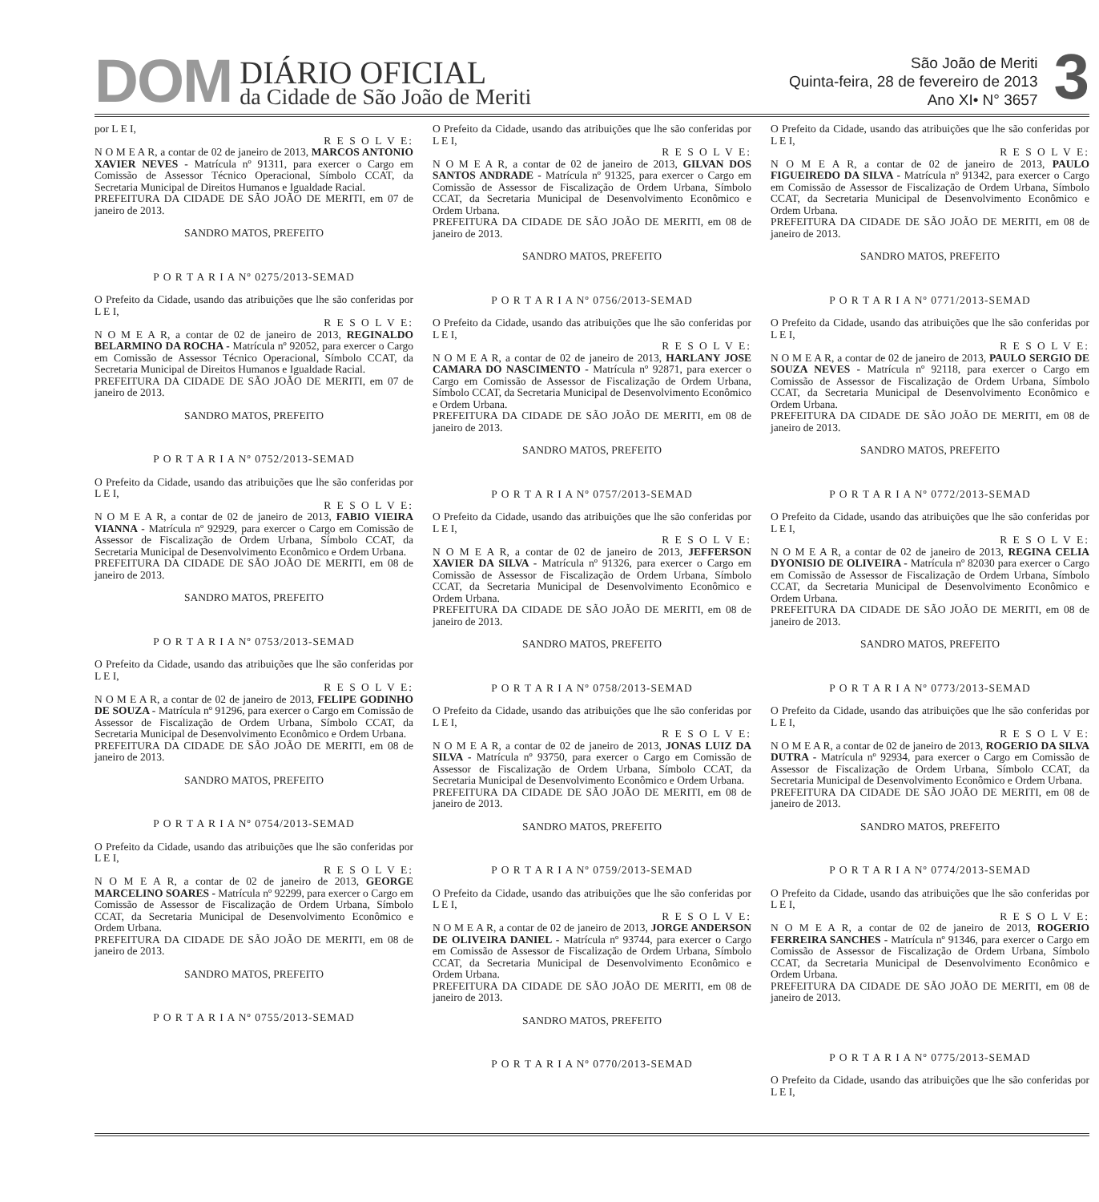DOM
DIÁRIO OFICIAL
da Cidade de São João de Meriti
São João de Meriti
Quinta-feira, 28 de fevereiro de 2013
Ano XI• N° 3657
3
por L E I,
R E S O L V E:
N O M E A R, a contar de 02 de janeiro de 2013, MARCOS ANTONIO XAVIER NEVES - Matrícula nº 91311, para exercer o Cargo em Comissão de Assessor Técnico Operacional, Símbolo CCAT, da Secretaria Municipal de Direitos Humanos e Igualdade Racial.
PREFEITURA DA CIDADE DE SÃO JOÃO DE MERITI, em 07 de janeiro de 2013.
SANDRO MATOS, PREFEITO
P O R T A R I A Nº 0275/2013-SEMAD
O Prefeito da Cidade, usando das atribuições que lhe são conferidas por L E I,
R E S O L V E:
N O M E A R, a contar de 02 de janeiro de 2013, REGINALDO BELARMINO DA ROCHA - Matrícula nº 92052, para exercer o Cargo em Comissão de Assessor Técnico Operacional, Símbolo CCAT, da Secretaria Municipal de Direitos Humanos e Igualdade Racial.
PREFEITURA DA CIDADE DE SÃO JOÃO DE MERITI, em 07 de janeiro de 2013.
SANDRO MATOS, PREFEITO
P O R T A R I A Nº 0752/2013-SEMAD
O Prefeito da Cidade, usando das atribuições que lhe são conferidas por L E I,
R E S O L V E:
N O M E A R, a contar de 02 de janeiro de 2013, FABIO VIEIRA VIANNA - Matrícula nº 92929, para exercer o Cargo em Comissão de Assessor de Fiscalização de Ordem Urbana, Símbolo CCAT, da Secretaria Municipal de Desenvolvimento Econômico e Ordem Urbana.
PREFEITURA DA CIDADE DE SÃO JOÃO DE MERITI, em 08 de janeiro de 2013.
SANDRO MATOS, PREFEITO
P O R T A R I A Nº 0753/2013-SEMAD
O Prefeito da Cidade, usando das atribuições que lhe são conferidas por L E I,
R E S O L V E:
N O M E A R, a contar de 02 de janeiro de 2013, FELIPE GODINHO DE SOUZA - Matrícula nº 91296, para exercer o Cargo em Comissão de Assessor de Fiscalização de Ordem Urbana, Símbolo CCAT, da Secretaria Municipal de Desenvolvimento Econômico e Ordem Urbana.
PREFEITURA DA CIDADE DE SÃO JOÃO DE MERITI, em 08 de janeiro de 2013.
SANDRO MATOS, PREFEITO
P O R T A R I A Nº 0754/2013-SEMAD
O Prefeito da Cidade, usando das atribuições que lhe são conferidas por L E I,
R E S O L V E:
N O M E A R, a contar de 02 de janeiro de 2013, GEORGE MARCELINO SOARES - Matrícula nº 92299, para exercer o Cargo em Comissão de Assessor de Fiscalização de Ordem Urbana, Símbolo CCAT, da Secretaria Municipal de Desenvolvimento Econômico e Ordem Urbana.
PREFEITURA DA CIDADE DE SÃO JOÃO DE MERITI, em 08 de janeiro de 2013.
SANDRO MATOS, PREFEITO
P O R T A R I A Nº 0755/2013-SEMAD
O Prefeito da Cidade, usando das atribuições que lhe são conferidas por L E I,
R E S O L V E:
N O M E A R, a contar de 02 de janeiro de 2013, GILVAN DOS SANTOS ANDRADE - Matrícula nº 91325, para exercer o Cargo em Comissão de Assessor de Fiscalização de Ordem Urbana, Símbolo CCAT, da Secretaria Municipal de Desenvolvimento Econômico e Ordem Urbana.
PREFEITURA DA CIDADE DE SÃO JOÃO DE MERITI, em 08 de janeiro de 2013.
SANDRO MATOS, PREFEITO
P O R T A R I A Nº 0756/2013-SEMAD
O Prefeito da Cidade, usando das atribuições que lhe são conferidas por L E I,
R E S O L V E:
N O M E A R, a contar de 02 de janeiro de 2013, HARLANY JOSE CAMARA DO NASCIMENTO - Matrícula nº 92871, para exercer o Cargo em Comissão de Assessor de Fiscalização de Ordem Urbana, Símbolo CCAT, da Secretaria Municipal de Desenvolvimento Econômico e Ordem Urbana.
PREFEITURA DA CIDADE DE SÃO JOÃO DE MERITI, em 08 de janeiro de 2013.
SANDRO MATOS, PREFEITO
P O R T A R I A Nº 0757/2013-SEMAD
O Prefeito da Cidade, usando das atribuições que lhe são conferidas por L E I,
R E S O L V E:
N O M E A R, a contar de 02 de janeiro de 2013, JEFFERSON XAVIER DA SILVA - Matrícula nº 91326, para exercer o Cargo em Comissão de Assessor de Fiscalização de Ordem Urbana, Símbolo CCAT, da Secretaria Municipal de Desenvolvimento Econômico e Ordem Urbana.
PREFEITURA DA CIDADE DE SÃO JOÃO DE MERITI, em 08 de janeiro de 2013.
SANDRO MATOS, PREFEITO
P O R T A R I A Nº 0758/2013-SEMAD
O Prefeito da Cidade, usando das atribuições que lhe são conferidas por L E I,
R E S O L V E:
N O M E A R, a contar de 02 de janeiro de 2013, JONAS LUIZ DA SILVA - Matrícula nº 93750, para exercer o Cargo em Comissão de Assessor de Fiscalização de Ordem Urbana, Símbolo CCAT, da Secretaria Municipal de Desenvolvimento Econômico e Ordem Urbana.
PREFEITURA DA CIDADE DE SÃO JOÃO DE MERITI, em 08 de janeiro de 2013.
SANDRO MATOS, PREFEITO
P O R T A R I A Nº 0759/2013-SEMAD
O Prefeito da Cidade, usando das atribuições que lhe são conferidas por L E I,
R E S O L V E:
N O M E A R, a contar de 02 de janeiro de 2013, JORGE ANDERSON DE OLIVEIRA DANIEL - Matrícula nº 93744, para exercer o Cargo em Comissão de Assessor de Fiscalização de Ordem Urbana, Símbolo CCAT, da Secretaria Municipal de Desenvolvimento Econômico e Ordem Urbana.
PREFEITURA DA CIDADE DE SÃO JOÃO DE MERITI, em 08 de janeiro de 2013.
SANDRO MATOS, PREFEITO
P O R T A R I A Nº 0770/2013-SEMAD
O Prefeito da Cidade, usando das atribuições que lhe são conferidas por L E I,
R E S O L V E:
N O M E A R, a contar de 02 de janeiro de 2013, PAULO FIGUEIREDO DA SILVA - Matrícula nº 91342, para exercer o Cargo em Comissão de Assessor de Fiscalização de Ordem Urbana, Símbolo CCAT, da Secretaria Municipal de Desenvolvimento Econômico e Ordem Urbana.
PREFEITURA DA CIDADE DE SÃO JOÃO DE MERITI, em 08 de janeiro de 2013.
SANDRO MATOS, PREFEITO
P O R T A R I A Nº 0771/2013-SEMAD
O Prefeito da Cidade, usando das atribuições que lhe são conferidas por L E I,
R E S O L V E:
N O M E A R, a contar de 02 de janeiro de 2013, PAULO SERGIO DE SOUZA NEVES - Matrícula nº 92118, para exercer o Cargo em Comissão de Assessor de Fiscalização de Ordem Urbana, Símbolo CCAT, da Secretaria Municipal de Desenvolvimento Econômico e Ordem Urbana.
PREFEITURA DA CIDADE DE SÃO JOÃO DE MERITI, em 08 de janeiro de 2013.
SANDRO MATOS, PREFEITO
P O R T A R I A Nº 0772/2013-SEMAD
O Prefeito da Cidade, usando das atribuições que lhe são conferidas por L E I,
R E S O L V E:
N O M E A R, a contar de 02 de janeiro de 2013, REGINA CELIA DYONISIO DE OLIVEIRA - Matrícula nº 82030 para exercer o Cargo em Comissão de Assessor de Fiscalização de Ordem Urbana, Símbolo CCAT, da Secretaria Municipal de Desenvolvimento Econômico e Ordem Urbana.
PREFEITURA DA CIDADE DE SÃO JOÃO DE MERITI, em 08 de janeiro de 2013.
SANDRO MATOS, PREFEITO
P O R T A R I A Nº 0773/2013-SEMAD
O Prefeito da Cidade, usando das atribuições que lhe são conferidas por L E I,
R E S O L V E:
N O M E A R, a contar de 02 de janeiro de 2013, ROGERIO DA SILVA DUTRA - Matrícula nº 92934, para exercer o Cargo em Comissão de Assessor de Fiscalização de Ordem Urbana, Símbolo CCAT, da Secretaria Municipal de Desenvolvimento Econômico e Ordem Urbana.
PREFEITURA DA CIDADE DE SÃO JOÃO DE MERITI, em 08 de janeiro de 2013.
SANDRO MATOS, PREFEITO
P O R T A R I A Nº 0774/2013-SEMAD
O Prefeito da Cidade, usando das atribuições que lhe são conferidas por L E I,
R E S O L V E:
N O M E A R, a contar de 02 de janeiro de 2013, ROGERIO FERREIRA SANCHES - Matrícula nº 91346, para exercer o Cargo em Comissão de Assessor de Fiscalização de Ordem Urbana, Símbolo CCAT, da Secretaria Municipal de Desenvolvimento Econômico e Ordem Urbana.
PREFEITURA DA CIDADE DE SÃO JOÃO DE MERITI, em 08 de janeiro de 2013.
P O R T A R I A Nº 0775/2013-SEMAD
O Prefeito da Cidade, usando das atribuições que lhe são conferidas por L E I,